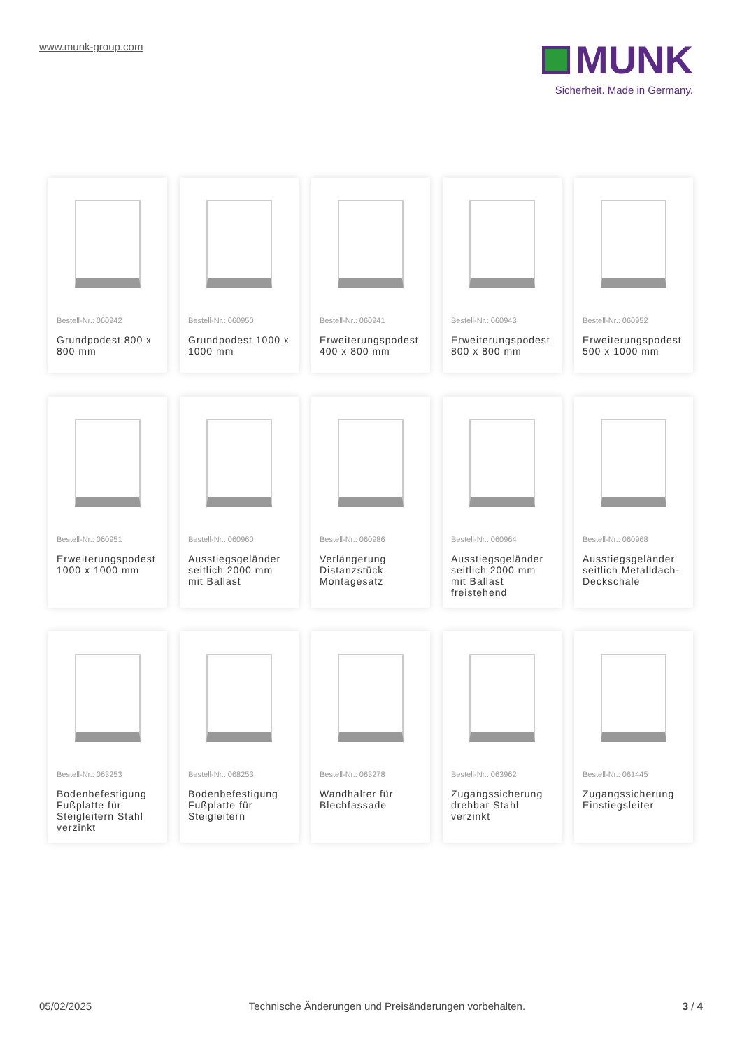www.munk-group.com
MUNK
Sicherheit. Made in Germany.
Bestell-Nr.: 060942
Grundpodest 800 x 800 mm
Bestell-Nr.: 060950
Grundpodest 1000 x 1000 mm
Bestell-Nr.: 060941
Erweiterungspodest 400 x 800 mm
Bestell-Nr.: 060943
Erweiterungspodest 800 x 800 mm
Bestell-Nr.: 060952
Erweiterungspodest 500 x 1000 mm
Bestell-Nr.: 060951
Erweiterungspodest 1000 x 1000 mm
Bestell-Nr.: 060960
Ausstiegsgeländer seitlich 2000 mm mit Ballast
Bestell-Nr.: 060986
Verlängerung Distanzstück Montagesatz
Bestell-Nr.: 060964
Ausstiegsgeländer seitlich 2000 mm mit Ballast freistehend
Bestell-Nr.: 060968
Ausstiegsgeländer seitlich Metalldach-Deckschale
Bestell-Nr.: 063253
Bodenbefestigung Fußplatte für Steigleitern Stahl verzinkt
Bestell-Nr.: 068253
Bodenbefestigung Fußplatte für Steigleitern
Bestell-Nr.: 063278
Wandhalter für Blechfassade
Bestell-Nr.: 063962
Zugangssicherung drehbar Stahl verzinkt
Bestell-Nr.: 061445
Zugangssicherung Einstiegsleiter
05/02/2025 Technische Änderungen und Preisänderungen vorbehalten. 3 / 4